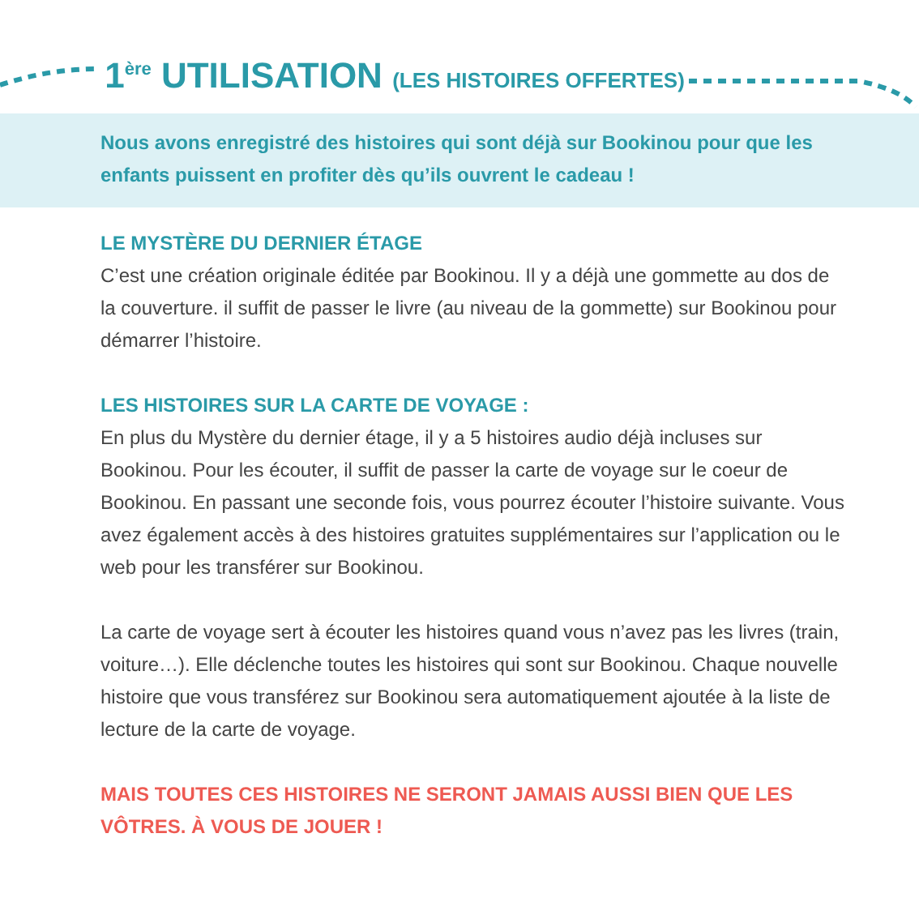1<sup>ère</sup> UTILISATION (LES HISTOIRES OFFERTES)
Nous avons enregistré des histoires qui sont déjà sur Bookinou pour que les enfants puissent en profiter dès qu’ils ouvrent le cadeau !
LE MYSTÈRE DU DERNIER ÉTAGE
C’est une création originale éditée par Bookinou. Il y a déjà une gommette au dos de la couverture. il suffit de passer le livre (au niveau de la gommette) sur Bookinou pour démarrer l’histoire.
LES HISTOIRES SUR LA CARTE DE VOYAGE :
En plus du Mystère du dernier étage, il y a 5 histoires audio déjà incluses sur Bookinou. Pour les écouter, il suffit de passer la carte de voyage sur le coeur de Bookinou. En passant une seconde fois, vous pourrez écouter l’histoire suivante. Vous avez également accès à des histoires gratuites supplémentaires sur l’application ou le web pour les transférer sur Bookinou.
La carte de voyage sert à écouter les histoires quand vous n’avez pas les livres (train, voiture…). Elle déclenche toutes les histoires qui sont sur Bookinou. Chaque nouvelle histoire que vous transférez sur Bookinou sera automatiquement ajoutée à la liste de lecture de la carte de voyage.
MAIS TOUTES CES HISTOIRES NE SERONT JAMAIS AUSSI BIEN QUE LES VÔTRES. À VOUS DE JOUER !